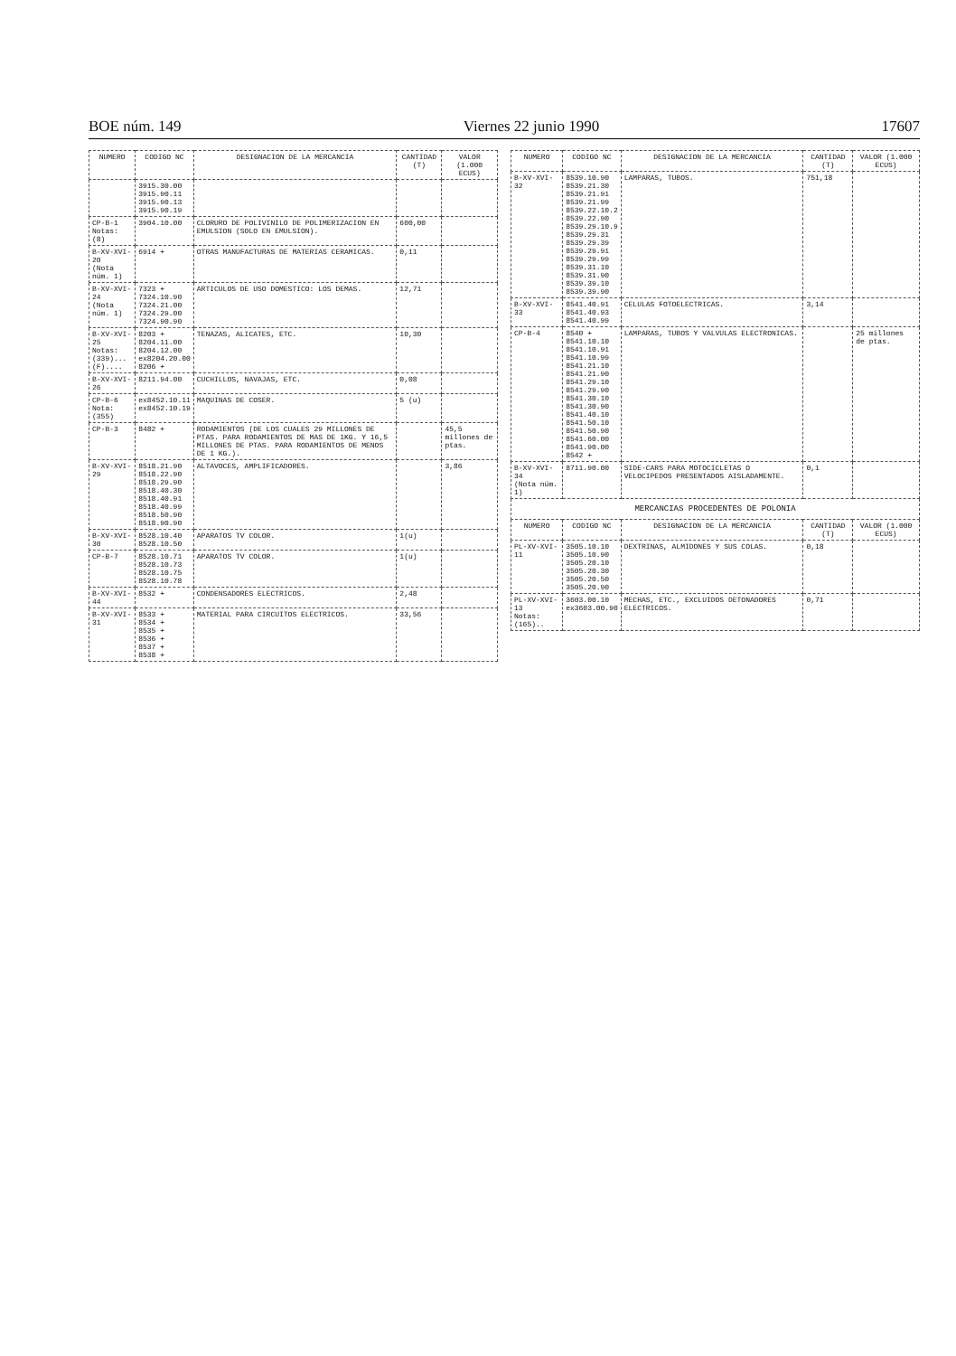BOE núm. 149 Viernes 22 junio 1990 17607
| NUMERO | CODIGO NC | DESIGNACION DE LA MERCANCIA | CANTIDAD (T) | VALOR (1.000 ECUS) |
| --- | --- | --- | --- | --- |
| | 3915.30.00 3915.90.11 3915.90.13 3915.90.19 | | | |
| CP-B-1 Notas: (8) | 3904.10.00 | CLORURO DE POLIVINILO DE POLIMERIZACION EN EMULSION (SOLO EN EMULSION). | 600,00 | |
| B-XV-XVI-20 (Nota núm. 1) | 6914 + | OTRAS MANUFACTURAS DE MATERIAS CERAMICAS. | 0,11 | |
| B-XV-XVI-24 (Nota núm. 1) | 7323 + 7324.10.90 7324.21.00 7324.29.00 7324.90.90 | ARTICULOS DE USO DOMESTICO: LOS DEMAS. | 12,71 | |
| B-XV-XVI-25 Notas: (339)... (F).... | 8203 + 8204.11.00 8204.12.00 ex8204.20.00 8206 + | TENAZAS, ALICATES, ETC. | 10,30 | |
| B-XV-XVI-26 | 8211.94.00 | CUCHILLOS, NAVAJAS, ETC. | 0,08 | |
| CP-B-6 Nota: (355) | ex8452.10.11 ex8452.10.19 | MAQUINAS DE COSER. | 5 (u) | |
| CP-B-3 | 8482 + | RODAMIENTOS (DE LOS CUALES 29 MILLONES DE PTAS. PARA RODAMIENTOS DE MAS DE 1KG. Y 16,5 MILLONES DE PTAS. PARA RODAMIENTOS DE MENOS DE 1 KG.). | | 45,5 millones de ptas. |
| B-XV-XVI-29 | 8518.21.90 8518.22.90 8518.29.90 8518.40.30 8518.40.91 8518.40.99 8518.50.90 8518.90.90 | ALTAVOCES, AMPLIFICADORES. | | 3,86 |
| B-XV-XVI-30 | 8528.10.40 8528.10.50 | APARATOS TV COLOR. | 1(u) | |
| CP-B-7 | 8528.10.71 8528.10.73 8528.10.75 8528.10.78 | APARATOS TV COLOR. | 1(u) | |
| B-XV-XVI-44 | 8532 + | CONDENSADORES ELECTRICOS. | 2,48 | |
| B-XV-XVI-31 | 8533 + 8534 + 8535 + 8536 + 8537 + 8538 + | MATERIAL PARA CIRCUITOS ELECTRICOS. | 33,56 | |
| NUMERO | CODIGO NC | DESIGNACION DE LA MERCANCIA | CANTIDAD (T) | VALOR (1.000 ECUS) |
| --- | --- | --- | --- | --- |
| B-XV-XVI-32 | 8539.10.90 8539.21.30 8539.21.91 8539.21.99 8539.22.10.2 8539.22.90 8539.29.10.9 8539.29.31 8539.29.39 8539.29.91 8539.29.99 8539.31.10 8539.31.90 8539.39.10 8539.39.90 | LAMPARAS, TUBOS. | 751,18 | |
| B-XV-XVI-33 | 8541.40.91 8541.40.93 8541.40.99 | CELULAS FOTOELECTRICAS. | 3,14 | |
| CP-B-4 | 8540 + 8541.10.10 8541.10.91 8541.10.99 8541.21.10 8541.21.90 8541.29.10 8541.29.90 8541.30.10 8541.30.90 8541.40.10 8541.50.10 8541.50.90 8541.60.00 8541.90.00 8542 + | LAMPARAS, TUBOS Y VALVULAS ELECTRONICAS. | | 25 millones de ptas. |
| B-XV-XVI-34 (Nota núm. 1) | 8711.90.00 | SIDE-CARS PARA MOTOCICLETAS O VELOCIPEDOS PRESENTADOS AISLADAMENTE. | 0,1 | |
| MERCANCIAS PROCEDENTES DE POLONIA | | | | |
| NUMERO | CODIGO NC | DESIGNACION DE LA MERCANCIA | CANTIDAD (T) | VALOR (1.000 ECUS) |
| PL-XV-XVI-11 | 3505.10.10 3505.10.90 3505.20.10 3505.20.30 3505.20.50 3505.20.90 | DEXTRINAS, ALMIDONES Y SUS COLAS. | 0,18 | |
| PL-XV-XVI-13 Notas: (165).. | 3603.00.10 ex3603.00.90 | MECHAS, ETC., EXCLUIDOS DETONADORES ELECTRICOS. | 0,71 | |